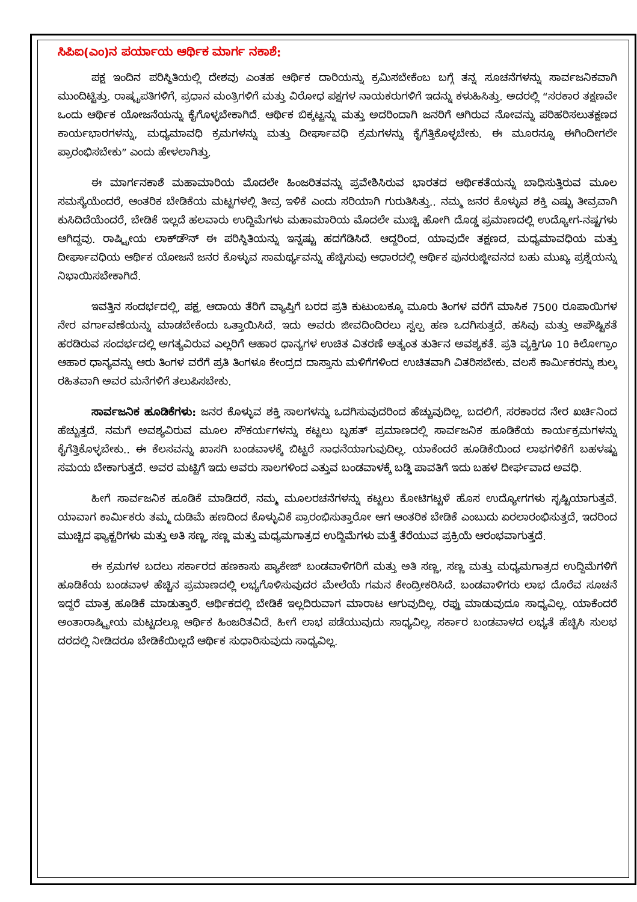ಸಿಪಿಐ(ಎಂ)ನ ಪರ್ಯಾಯ ಆರ್ಥಿಕ ಮಾರ್ಗ ನಕಾಶೆ:
ಪಕ್ಷ ಇಂದಿನ ಪರಿಸ್ಥಿತಿಯಲ್ಲಿ ದೇಶವು ಎಂತಹ ಆರ್ಥಿಕ ದಾರಿಯನ್ನು ಕ್ರಮಿಸಬೇಕೆಂಬ ಬಗ್ಗೆ ತನ್ನ ಸೂಚನೆಗಳನ್ನು ಸಾರ್ವಜನಿಕವಾಗಿ ಮುಂದಿಟ್ಟಿತ್ತು. ರಾಷ್ಟ್ರಪತಿಗಳಿಗೆ, ಪ್ರಧಾನ ಮಂತ್ರಿಗಳಿಗೆ ಮತ್ತು ವಿರೋಧ ಪಕ್ಷಗಳ ನಾಯಕರುಗಳಿಗೆ ಇದನ್ನು ಕಳುಹಿಸಿತ್ತು. ಅದರಲ್ಲಿ “ಸರಕಾರ ತಕ್ಷಣವೇ ಒಂದು ಆರ್ಥಿಕ ಯೋಜನೆಯನ್ನು ಕೈಗೊಳ್ಳಬೇಕಾಗಿದೆ. ಆರ್ಥಿಕ ಬಿಕ್ಕಟ್ಟನ್ನು ಮತ್ತು ಅದರಿಂದಾಗಿ ಜನರಿಗೆ ಆಗಿರುವ ನೋವನ್ನು ಪರಿಹರಿಸಲುತಕ್ಷಣದ ಕಾರ್ಯಭಾರಗಳನ್ನು, ಮಧ್ಯಮಾವಧಿ ಕ್ರಮಗಳನ್ನು ಮತ್ತು ದೀರ್ಘಾವಧಿ ಕ್ರಮಗಳನ್ನು ಕೈಗೆತ್ತಿಕೊಳ್ಳಬೇಕು. ಈ ಮೂರನ್ನೂ ಈಗಿಂದೀಗಲೇ ಪ್ರಾರಂಭಿಸಬೇಕು” ಎಂದು ಹೇಳಲಾಗಿತ್ತು.
ಈ ಮಾರ್ಗನಕಾಶೆ ಮಹಾಮಾರಿಯ ಮೊದಲೇ ಹಿಂಜರಿತವನ್ನು ಪ್ರವೇಶಿಸಿರುವ ಭಾರತದ ಆರ್ಥಿಕತೆಯನ್ನು ಬಾಧಿಸುತ್ತಿರುವ ಮೂಲ ಸಮಸ್ಯೆಯೆಂದರೆ, ಆಂತರಿಕ ಬೇಡಿಕೆಯ ಮಟ್ಟಗಳಲ್ಲಿ ತೀವ್ರ ಇಳಿಕೆ ಎಂದು ಸರಿಯಾಗಿ ಗುರುತಿಸಿತ್ತು.. ನಮ್ಮ ಜನರ ಕೊಳ್ಳುವ ಶಕ್ತಿ ಎಷ್ಟು ತೀವ್ರವಾಗಿ ಕುಸಿದಿದೆಯೆಂದರೆ, ಬೇಡಿಕೆ ಇಲ್ಲದೆ ಹಲವಾರು ಉದ್ದಿಮೆಗಳು ಮಹಾಮಾರಿಯ ಮೊದಲೇ ಮುಚ್ಚಿ ಹೋಗಿ ದೊಡ್ಡ ಪ್ರಮಾಣದಲ್ಲಿ ಉದ್ಯೋಗ-ನಷ್ಟಗಳು ಆಗಿದ್ದವು. ರಾಷ್ಟ್ರೀಯ ಲಾಕ್‌ಡೌನ್ ಈ ಪರಿಸ್ಥಿತಿಯನ್ನು ಇನ್ನಷ್ಟು ಹದಗೆಡಿಸಿದೆ. ಆದ್ದರಿಂದ, ಯಾವುದೇ ತಕ್ಷಣದ, ಮಧ್ಯಮಾವಧಿಯ ಮತ್ತು ದೀರ್ಘಾವಧಿಯ ಆರ್ಥಿಕ ಯೋಜನೆ ಜನರ ಕೊಳ್ಳುವ ಸಾಮರ್ಥ್ಯವನ್ನು ಹೆಚ್ಚಿಸುವು ಆಧಾರದಲ್ಲಿ ಆರ್ಥಿಕ ಪುನರುಜ್ಜೀವನದ ಬಹು ಮುಖ್ಯ ಪ್ರಶ್ನೆಯನ್ನು ನಿಭಾಯಿಸಬೇಕಾಗಿದೆ.
ಇವತ್ತಿನ ಸಂದರ್ಭದಲ್ಲಿ, ಪಕ್ಷ, ಆದಾಯ ತೆರಿಗೆ ವ್ಯಾಪ್ತಿಗೆ ಬರದ ಪ್ರತಿ ಕುಟುಂಬಕ್ಕೂ ಮೂರು ತಿಂಗಳ ವರೆಗೆ ಮಾಸಿಕ 7500 ರೂಪಾಯಿಗಳ ನೇರ ವರ್ಗಾವಣೆಯನ್ನು ಮಾಡಬೇಕೆಂದು ಒತ್ತಾಯಿಸಿದೆ. ಇದು ಅವರು ಜೀವದಿಂದಿರಲು ಸ್ವಲ್ಪ ಹಣ ಒದಗಿಸುತ್ತದೆ. ಹಸಿವು ಮತ್ತು ಅಪೌಷ್ಟಿಕತೆ ಹರಡಿರುವ ಸಂದರ್ಭದಲ್ಲಿ ಅಗತ್ಯವಿರುವ ಎಲ್ಲರಿಗೆ ಆಹಾರ ಧಾನ್ಯಗಳ ಉಚಿತ ವಿತರಣೆ ಅತ್ಯಂತ ತುರ್ತಿನ ಅವಶ್ಯಕತೆ. ಪ್ರತಿ ವ್ಯಕ್ತಿಗೂ 10 ಕಿಲೋಗ್ರಾಂ ಆಹಾರ ಧಾನ್ಯವನ್ನು ಆರು ತಿಂಗಳ ವರೆಗೆ ಪ್ರತಿ ತಿಂಗಳೂ ಕೇಂದ್ರದ ದಾಸ್ತಾನು ಮಳಿಗೆಗಳಿಂದ ಉಚಿತವಾಗಿ ವಿತರಿಸಬೇಕು. ವಲಸೆ ಕಾರ್ಮಿಕರನ್ನು ಶುಲ್ಕ ರಹಿತವಾಗಿ ಅವರ ಮನೆಗಳಿಗೆ ತಲುಪಿಸಬೇಕು.
ಸಾರ್ವಜನಿಕ ಹೂಡಿಕೆಗಳು: ಜನರ ಕೊಳ್ಳುವ ಶಕ್ತಿ ಸಾಲಗಳನ್ನು ಒದಗಿಸುವುದರಿಂದ ಹೆಚ್ಚುವುದಿಲ್ಲ, ಬದಲಿಗೆ, ಸರಕಾರದ ನೇರ ಖರ್ಚಿನಿಂದ ಹೆಚ್ಚುತ್ತದೆ. ನಮಗೆ ಅವಶ್ಯವಿರುವ ಮೂಲ ಸೌಕರ್ಯಗಳನ್ನು ಕಟ್ಟಲು ಬೃಹತ್ ಪ್ರಮಾಣದಲ್ಲಿ ಸಾರ್ವಜನಿಕ ಹೂಡಿಕೆಯ ಕಾರ್ಯಕ್ರಮಗಳನ್ನು ಕೈಗೆತ್ತಿಕೊಳ್ಳಬೇಕು.. ಈ ಕೆಲಸವನ್ನು ಖಾಸಗಿ ಬಂಡವಾಳಕ್ಕೆ ಬಿಟ್ಟರೆ ಸಾಧನೆಯಾಗುವುದಿಲ್ಲ. ಯಾಕೆಂದರೆ ಹೂಡಿಕೆಯಿಂದ ಲಾಭಗಳಿಕೆಗೆ ಬಹಳಷ್ಟು ಸಮಯ ಬೇಕಾಗುತ್ತದೆ. ಅವರ ಮಟ್ಟಿಗೆ ಇದು ಅವರು ಸಾಲಗಳಿಂದ ಎತ್ತುವ ಬಂಡವಾಳಕ್ಕೆ ಬಡ್ಡಿ ಪಾವತಿಗೆ ಇದು ಬಹಳ ದೀರ್ಘವಾದ ಅವಧಿ.
ಹೀಗೆ ಸಾರ್ವಜನಿಕ ಹೂಡಿಕೆ ಮಾಡಿದರೆ, ನಮ್ಮ ಮೂಲರಚನೆಗಳನ್ನು ಕಟ್ಟಲು ಕೋಟಿಗಟ್ಟಳೆ ಹೊಸ ಉದ್ಯೋಗಗಳು ಸೃಷ್ಟಿಯಾಗುತ್ತವೆ. ಯಾವಾಗ ಕಾರ್ಮಿಕರು ತಮ್ಮ ದುಡಿಮೆ ಹಣದಿಂದ ಕೊಳ್ಳುವಿಕೆ ಪ್ರಾರಂಭಿಸುತ್ತಾರೋ ಆಗ ಆಂತರಿಕ ಬೇಡಿಕೆ ಎಂಬುದು ಏರಲಾರಂಭಿಸುತ್ತದೆ, ಇದರಿಂದ ಮುಚ್ಚಿದ ಫ್ಯಾಕ್ಟರಿಗಳು ಮತ್ತು ಅತಿ ಸಣ್ಣ, ಸಣ್ಣ ಮತ್ತು ಮಧ್ಯಮಗಾತ್ರದ ಉದ್ದಿಮೆಗಳು ಮತ್ತೆ ತೆರೆಯುವ ಪ್ರಕ್ರಿಯೆ ಆರಂಭವಾಗುತ್ತದೆ.
ಈ ಕ್ರಮಗಳ ಬದಲು ಸರ್ಕಾರದ ಹಣಕಾಸು ಪ್ಯಾಕೇಜ್ ಬಂಡವಾಳಿಗರಿಗೆ ಮತ್ತು ಅತಿ ಸಣ್ಣ, ಸಣ್ಣ ಮತ್ತು ಮಧ್ಯಮಗಾತ್ರದ ಉದ್ದಿಮೆಗಳಿಗೆ ಹೂಡಿಕೆಯ ಬಂಡವಾಳ ಹೆಚ್ಚಿನ ಪ್ರಮಾಣದಲ್ಲಿ ಲಭ್ಯಗೊಳಿಸುವುದರ ಮೇಲೆಯೆ ಗಮನ ಕೇಂದ್ರೀಕರಿಸಿದೆ. ಬಂಡವಾಳಿಗರು ಲಾಭ ದೊರೆವ ಸೂಚನೆ ಇದ್ದರೆ ಮಾತ್ರ ಹೂಡಿಕೆ ಮಾಡುತ್ತಾರೆ. ಆರ್ಥಿಕದಲ್ಲಿ ಬೇಡಿಕೆ ಇಲ್ಲದಿರುವಾಗ ಮಾರಾಟ ಆಗುವುದಿಲ್ಲ. ರಫ್ತು ಮಾಡುವುದೂ ಸಾಧ್ಯವಿಲ್ಲ. ಯಾಕೆಂದರೆ ಅಂತಾರಾಷ್ಟ್ರೀಯ ಮಟ್ಟದಲ್ಲೂ ಆರ್ಥಿಕ ಹಿಂಜರಿತವಿದೆ. ಹೀಗೆ ಲಾಭ ಪಡೆಯುವುದು ಸಾಧ್ಯವಿಲ್ಲ. ಸರ್ಕಾರ ಬಂಡವಾಳದ ಲಭ್ಯತೆ ಹೆಚ್ಚಿಸಿ ಸುಲಭ ದರದಲ್ಲಿ ನೀಡಿದರೂ ಬೇಡಿಕೆಯಿಲ್ಲದೆ ಆರ್ಥಿಕ ಸುಧಾರಿಸುವುದು ಸಾಧ್ಯವಿಲ್ಲ.